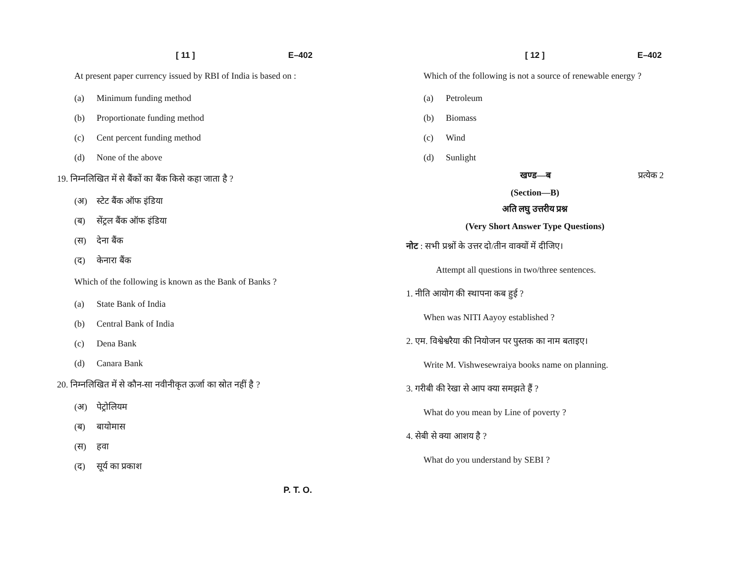[ 11 ] E–402
At present paper currency issued by RBI of India is based on :
(a) Minimum funding method
(b) Proportionate funding method
(c) Cent percent funding method
(d) None of the above
19. निम्नलिखित में से बैंकों का बैंक किसे कहा जाता है ?
(अ) स्टेट बैंक ऑफ इंडिया
(ब) सेंट्रल बैंक ऑफ इंडिया
(स) देना बैंक
(द) केनारा बैंक
Which of the following is known as the Bank of Banks ?
(a) State Bank of India
(b) Central Bank of India
(c) Dena Bank
(d) Canara Bank
20. निम्नलिखित में से कौन-सा नवीनीकृत ऊर्जा का स्रोत नहीं है ?
(अ) पेट्रोलियम
(ब) बायोमास
(स) हवा
(द) सूर्य का प्रकाश
P. T. O.
[ 12 ] E–402
Which of the following is not a source of renewable energy ?
(a) Petroleum
(b) Biomass
(c) Wind
(d) Sunlight
खण्ड—ब प्रत्येक 2
(Section—B)
अति लघु उत्तरीय प्रश्न
(Very Short Answer Type Questions)
नोट : सभी प्रश्नों के उत्तर दो/तीन वाक्यों में दीजिए।
Attempt all questions in two/three sentences.
1. नीति आयोग की स्थापना कब हुई ?
When was NITI Aayoy established ?
2. एम. विश्वेश्वरैया की नियोजन पर पुस्तक का नाम बताइए।
Write M. Vishwesewraiya books name on planning.
3. गरीबी की रेखा से आप क्या समझते हैं ?
What do you mean by Line of poverty ?
4. सेबी से क्या आशय है ?
What do you understand by SEBI ?